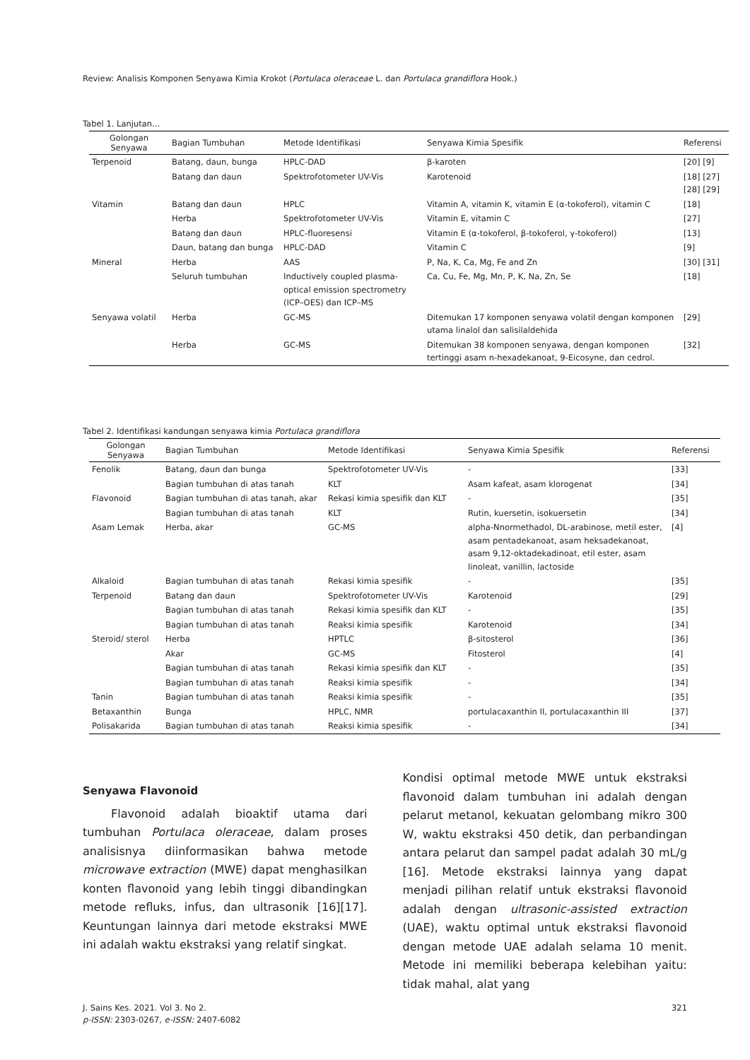Review: Analisis Komponen Senyawa Kimia Krokot (Portulaca oleraceae L. dan Portulaca grandiflora Hook.)
Tabel 1. Lanjutan…
| Golongan Senyawa | Bagian Tumbuhan | Metode Identifikasi | Senyawa Kimia Spesifik | Referensi |
| --- | --- | --- | --- | --- |
| Terpenoid | Batang, daun, bunga | HPLC-DAD | β-karoten | [20] [9] |
| | Batang dan daun | Spektrofotometer UV-Vis | Karotenoid | [18] [27] [28] [29] |
| Vitamin | Batang dan daun | HPLC | Vitamin A, vitamin K, vitamin E (α-tokoferol), vitamin C | [18] |
| | Herba | Spektrofotometer UV-Vis | Vitamin E, vitamin C | [27] |
| | Batang dan daun | HPLC-fluoresensi | Vitamin E (α-tokoferol, β-tokoferol, γ-tokoferol) | [13] |
| | Daun, batang dan bunga | HPLC-DAD | Vitamin C | [9] |
| Mineral | Herba | AAS | P, Na, K, Ca, Mg, Fe and Zn | [30] [31] |
| | Seluruh tumbuhan | Inductively coupled plasma-optical emission spectrometry (ICP–OES) dan ICP–MS | Ca, Cu, Fe, Mg, Mn, P, K, Na, Zn, Se | [18] |
| Senyawa volatil | Herba | GC-MS | Ditemukan 17 komponen senyawa volatil dengan komponen utama linalol dan salisilaldehida | [29] |
| | Herba | GC-MS | Ditemukan 38 komponen senyawa, dengan komponen tertinggi asam n-hexadekanoat, 9-Eicosyne, dan cedrol. | [32] |
Tabel 2. Identifikasi kandungan senyawa kimia Portulaca grandiflora
| Golongan Senyawa | Bagian Tumbuhan | Metode Identifikasi | Senyawa Kimia Spesifik | Referensi |
| --- | --- | --- | --- | --- |
| Fenolik | Batang, daun dan bunga | Spektrofotometer UV-Vis | - | [33] |
| | Bagian tumbuhan di atas tanah | KLT | Asam kafeat, asam klorogenat | [34] |
| Flavonoid | Bagian tumbuhan di atas tanah, akar | Rekasi kimia spesifik dan KLT | - | [35] |
| | Bagian tumbuhan di atas tanah | KLT | Rutin, kuersetin, isokuersetin | [34] |
| Asam Lemak | Herba, akar | GC-MS | alpha-Nnormethadol, DL-arabinose, metil ester, asam pentadekanoat, asam heksadekanoat, asam 9,12-oktadekadinoat, etil ester, asam linoleat, vanillin, lactoside | [4] |
| Alkaloid | Bagian tumbuhan di atas tanah | Rekasi kimia spesifik | - | [35] |
| Terpenoid | Batang dan daun | Spektrofotometer UV-Vis | Karotenoid | [29] |
| | Bagian tumbuhan di atas tanah | Rekasi kimia spesifik dan KLT | - | [35] |
| | Bagian tumbuhan di atas tanah | Reaksi kimia spesifik | Karotenoid | [34] |
| Steroid/ sterol | Herba | HPTLC | β-sitosterol | [36] |
| | Akar | GC-MS | Fitosterol | [4] |
| | Bagian tumbuhan di atas tanah | Rekasi kimia spesifik dan KLT | - | [35] |
| | Bagian tumbuhan di atas tanah | Reaksi kimia spesifik | - | [34] |
| Tanin | Bagian tumbuhan di atas tanah | Reaksi kimia spesifik | - | [35] |
| Betaxanthin | Bunga | HPLC, NMR | portulacaxanthin II, portulacaxanthin III | [37] |
| Polisakarida | Bagian tumbuhan di atas tanah | Reaksi kimia spesifik | - | [34] |
Senyawa Flavonoid
Flavonoid adalah bioaktif utama dari tumbuhan Portulaca oleraceae, dalam proses analisisnya diinformasikan bahwa metode microwave extraction (MWE) dapat menghasilkan konten flavonoid yang lebih tinggi dibandingkan metode refluks, infus, dan ultrasonik [16][17]. Keuntungan lainnya dari metode ekstraksi MWE ini adalah waktu ekstraksi yang relatif singkat.
Kondisi optimal metode MWE untuk ekstraksi flavonoid dalam tumbuhan ini adalah dengan pelarut metanol, kekuatan gelombang mikro 300 W, waktu ekstraksi 450 detik, dan perbandingan antara pelarut dan sampel padat adalah 30 mL/g [16]. Metode ekstraksi lainnya yang dapat menjadi pilihan relatif untuk ekstraksi flavonoid adalah dengan ultrasonic-assisted extraction (UAE), waktu optimal untuk ekstraksi flavonoid dengan metode UAE adalah selama 10 menit. Metode ini memiliki beberapa kelebihan yaitu: tidak mahal, alat yang
J. Sains Kes. 2021. Vol 3. No 2. 321
p-ISSN: 2303-0267, e-ISSN: 2407-6082